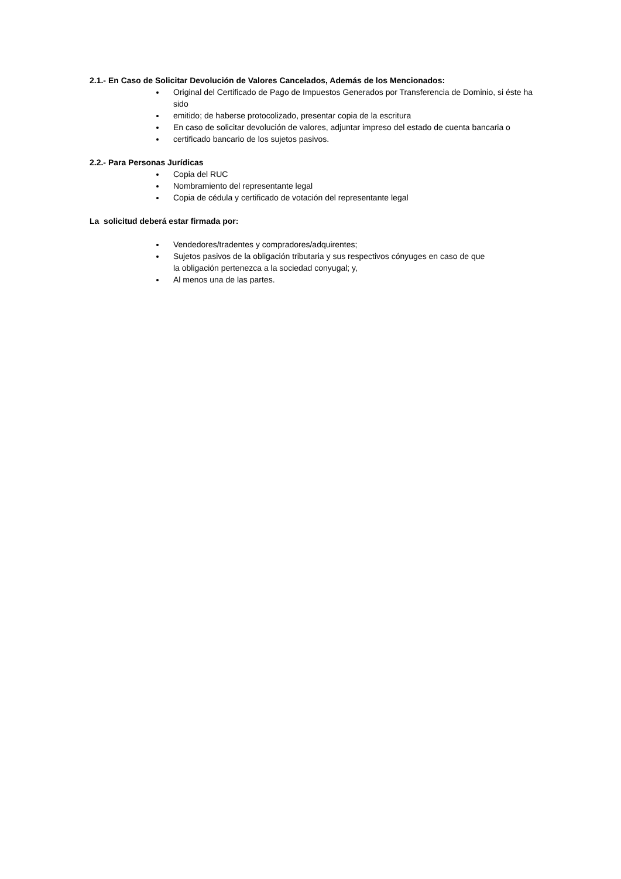2.1.- En Caso de Solicitar Devolución de Valores Cancelados, Además de los Mencionados:
Original del Certificado de Pago de Impuestos Generados por Transferencia de Dominio, si éste ha sido
emitido; de haberse protocolizado, presentar copia de la escritura
En caso de solicitar devolución de valores, adjuntar impreso del estado de cuenta bancaria o
certificado bancario de los sujetos pasivos.
2.2.- Para Personas Jurídicas
Copia del RUC
Nombramiento del representante legal
Copia de cédula y certificado de votación del representante legal
La solicitud deberá estar firmada por:
Vendedores/tradentes y compradores/adquirentes;
Sujetos pasivos de la obligación tributaria y sus respectivos cónyuges en caso de que
la obligación pertenezca a la sociedad conyugal; y,
Al menos una de las partes.